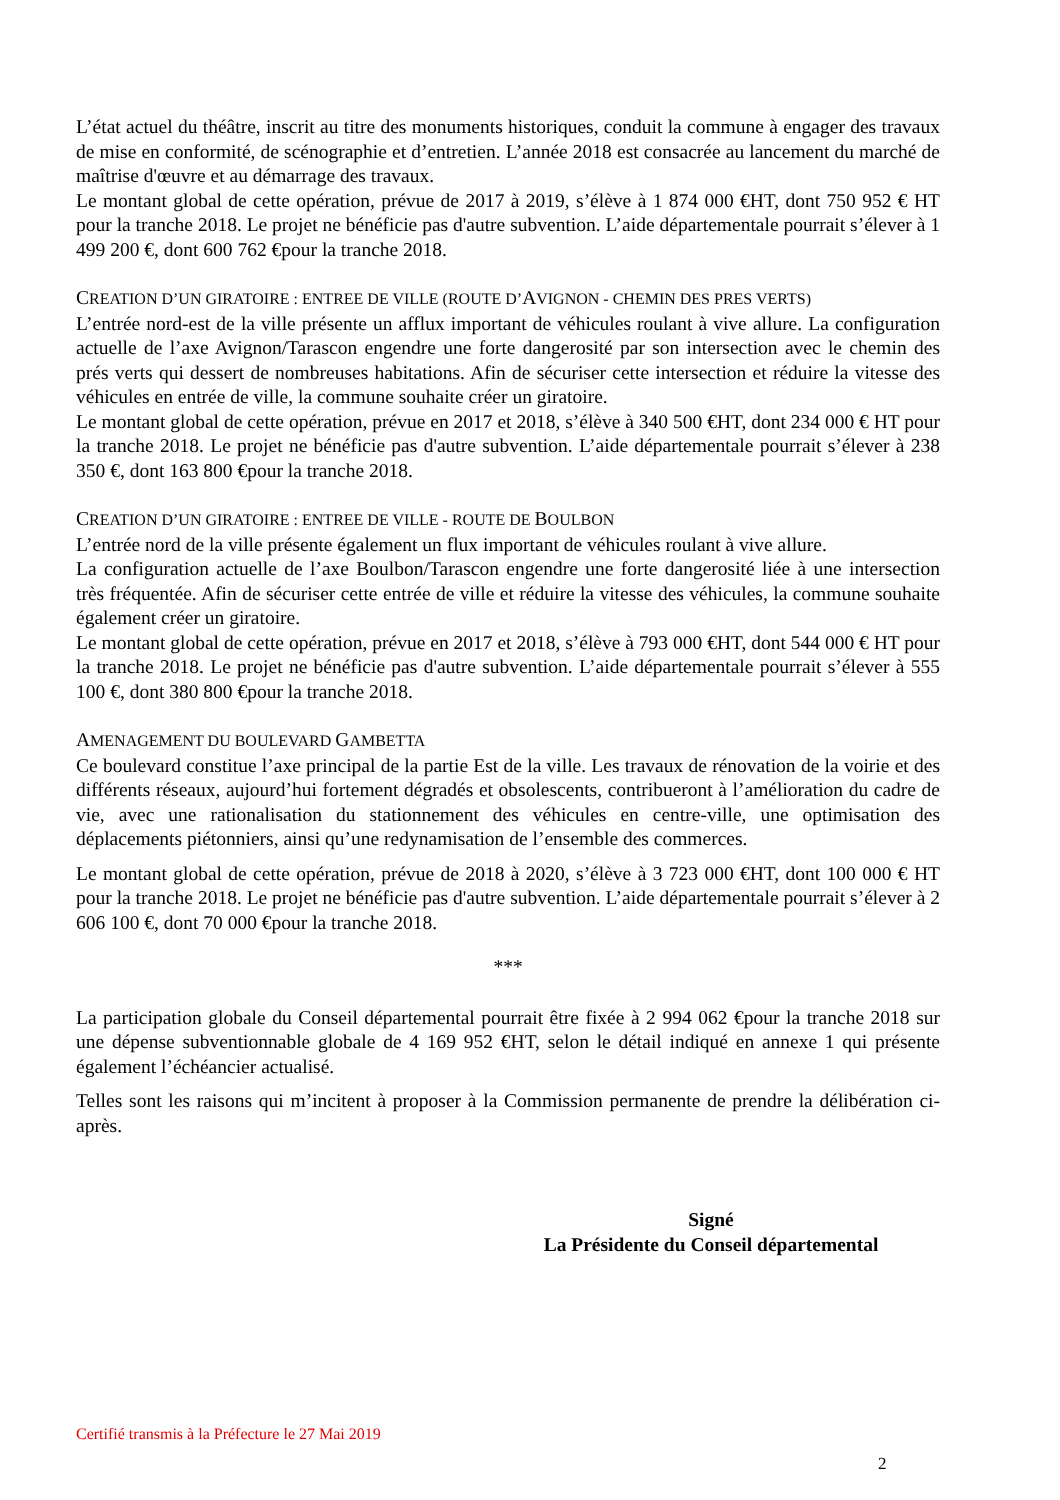L’état actuel du théâtre, inscrit au titre des monuments historiques, conduit la commune à engager des travaux de mise en conformité, de scénographie et d’entretien. L’année 2018 est consacrée au lancement du marché de maîtrise d'œuvre et au démarrage des travaux.
Le montant global de cette opération, prévue de 2017 à 2019, s’élève à 1 874 000 €HT, dont 750 952 € HT pour la tranche 2018. Le projet ne bénéficie pas d'autre subvention. L’aide départementale pourrait s’élever à 1 499 200 €, dont 600 762 €pour la tranche 2018.
CREATION D’UN GIRATOIRE : ENTREE DE VILLE (ROUTE D’AVIGNON - CHEMIN DES PRES VERTS)
L’entrée nord-est de la ville présente un afflux important de véhicules roulant à vive allure. La configuration actuelle de l’axe Avignon/Tarascon engendre une forte dangerosité par son intersection avec le chemin des prés verts qui dessert de nombreuses habitations. Afin de sécuriser cette intersection et réduire la vitesse des véhicules en entrée de ville, la commune souhaite créer un giratoire.
Le montant global de cette opération, prévue en 2017 et 2018, s’élève à 340 500 €HT, dont 234 000 € HT pour la tranche 2018. Le projet ne bénéficie pas d'autre subvention. L’aide départementale pourrait s’élever à 238 350 €, dont 163 800 €pour la tranche 2018.
CREATION D’UN GIRATOIRE : ENTREE DE VILLE - ROUTE DE BOULBON
L’entrée nord de la ville présente également un flux important de véhicules roulant à vive allure.
La configuration actuelle de l’axe Boulbon/Tarascon engendre une forte dangerosité liée à une intersection très fréquentée. Afin de sécuriser cette entrée de ville et réduire la vitesse des véhicules, la commune souhaite également créer un giratoire.
Le montant global de cette opération, prévue en 2017 et 2018, s’élève à 793 000 €HT, dont 544 000 € HT pour la tranche 2018. Le projet ne bénéficie pas d'autre subvention. L’aide départementale pourrait s’élever à 555 100 €, dont 380 800 €pour la tranche 2018.
AMENAGEMENT DU BOULEVARD GAMBETTA
Ce boulevard constitue l’axe principal de la partie Est de la ville. Les travaux de rénovation de la voirie et des différents réseaux, aujourd’hui fortement dégradés et obsolescents, contribueront à l’amélioration du cadre de vie, avec une rationalisation du stationnement des véhicules en centre-ville, une optimisation des déplacements piétonniers, ainsi qu’une redynamisation de l’ensemble des commerces.
Le montant global de cette opération, prévue de 2018 à 2020, s’élève à 3 723 000 €HT, dont 100 000 € HT pour la tranche 2018. Le projet ne bénéficie pas d'autre subvention. L’aide départementale pourrait s’élever à 2 606 100 €, dont 70 000 €pour la tranche 2018.
***
La participation globale du Conseil départemental pourrait être fixée à 2 994 062 €pour la tranche 2018 sur une dépense subventionnable globale de 4 169 952 €HT, selon le détail indiqué en annexe 1 qui présente également l’échéancier actualisé.
Telles sont les raisons qui m’incitent à proposer à la Commission permanente de prendre la délibération ci-après.
Signé
La Présidente du Conseil départemental
Certifié transmis à la Préfecture le 27 Mai 2019
2